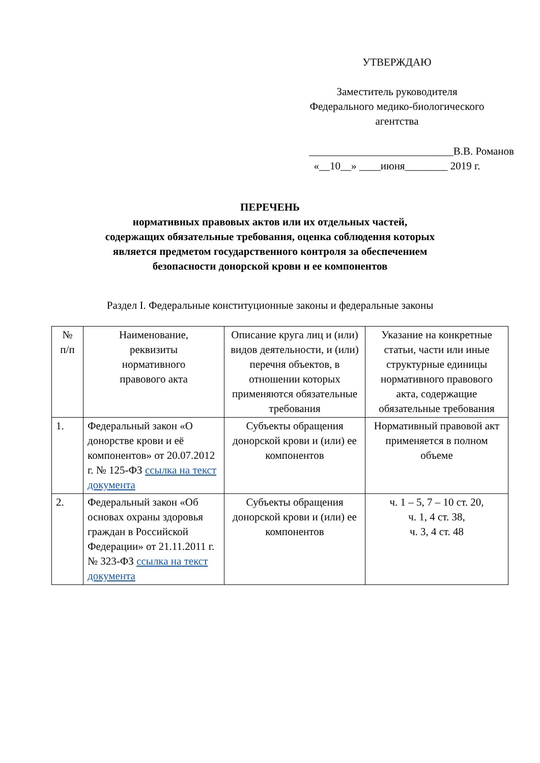УТВЕРЖДАЮ
Заместитель руководителя
Федерального медико-биологического
агентства
___________________________В.В. Романов
«__10__» ____июня________ 2019 г.
ПЕРЕЧЕНЬ
нормативных правовых актов или их отдельных частей,
содержащих обязательные требования, оценка соблюдения которых
является предметом государственного контроля за обеспечением
безопасности донорской крови и ее компонентов
Раздел I. Федеральные конституционные законы и федеральные законы
| № п/п | Наименование, реквизиты нормативного правового акта | Описание круга лиц и (или) видов деятельности, и (или) перечня объектов, в отношении которых применяются обязательные требования | Указание на конкретные статьи, части или иные структурные единицы нормативного правового акта, содержащие обязательные требования |
| 1. | Федеральный закон «О донорстве крови и её компонентов» от 20.07.2012 г. № 125-ФЗ ссылка на текст документа | Субъекты обращения донорской крови и (или) ее компонентов | Нормативный правовой акт применяется в полном объеме |
| 2. | Федеральный закон «Об основах охраны здоровья граждан в Российской Федерации» от 21.11.2011 г. № 323-ФЗ ссылка на текст документа | Субъекты обращения донорской крови и (или) ее компонентов | ч. 1 – 5, 7 – 10 ст. 20, ч. 1, 4 ст. 38, ч. 3, 4 ст. 48 |